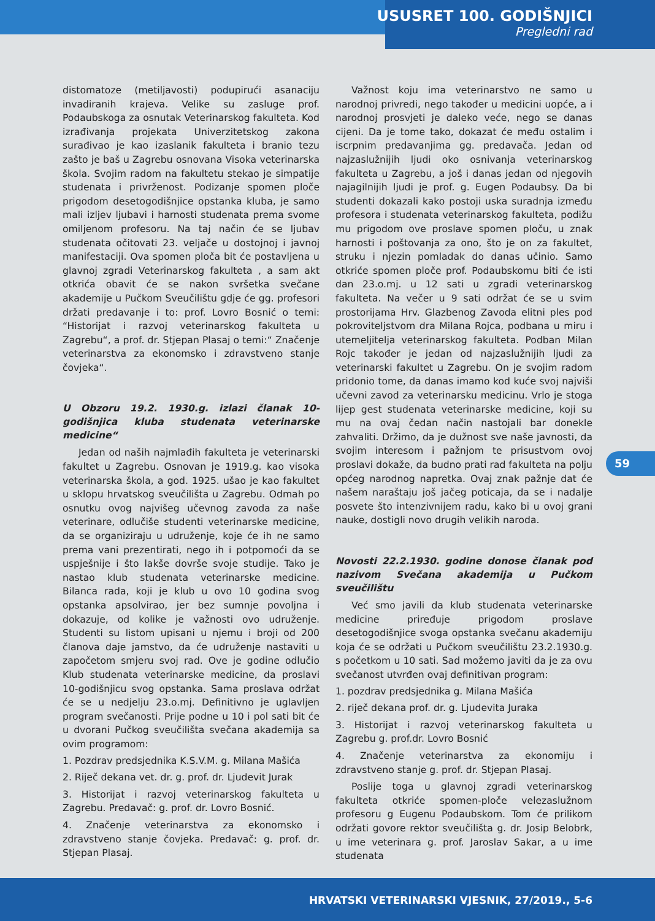USUSRET 100. GODIŠNJICI
Pregledni rad
distomatoze (metiljavosti) podupirući asanaciju invadiranih krajeva. Velike su zasluge prof. Podaubskoga za osnutak Veterinarskog fakulteta. Kod izrađivanja projekata Univerzitetskog zakona surađivao je kao izaslanik fakulteta i branio tezu zašto je baš u Zagrebu osnovana Visoka veterinarska škola. Svojim radom na fakultetu stekao je simpatije studenata i privrženost. Podizanje spomen ploče prigodom desetogodišnjice opstanka kluba, je samo mali izljev ljubavi i harnosti studenata prema svome omiljenom profesoru. Na taj način će se ljubav studenata očitovati 23. veljače u dostojnoj i javnoj manifestaciji. Ova spomen ploča bit će postavljena u glavnoj zgradi Veterinarskog fakulteta , a sam akt otkrića obavit će se nakon svršetka svečane akademije u Pučkom Sveučilištu gdje će gg. profesori držati predavanje i to: prof. Lovro Bosnić o temi: “Historijat i razvoj veterinarskog fakulteta u Zagrebu“, a prof. dr. Stjepan Plasaj o temi:“ Značenje veterinarstva za ekonomsko i zdravstveno stanje čovjeka“.
U Obzoru 19.2. 1930.g. izlazi članak 10-godišnjica kluba studenata veterinarske medicine“
Jedan od naših najmlađih fakulteta je veterinarski fakultet u Zagrebu. Osnovan je 1919.g. kao visoka veterinarska škola, a god. 1925. ušao je kao fakultet u sklopu hrvatskog sveučilišta u Zagrebu. Odmah po osnutku ovog najvišeg učevnog zavoda za naše veterinare, odlučiše studenti veterinarske medicine, da se organiziraju u udruženje, koje će ih ne samo prema vani prezentirati, nego ih i potpomoći da se uspješnije i što lakše dovrše svoje studije. Tako je nastao klub studenata veterinarske medicine. Bilanca rada, koji je klub u ovo 10 godina svog opstanka apsolvirao, jer bez sumnje povoljna i dokazuje, od kolike je važnosti ovo udruženje. Studenti su listom upisani u njemu i broji od 200 članova daje jamstvo, da će udruženje nastaviti u započetom smjeru svoj rad. Ove je godine odlučio Klub studenata veterinarske medicine, da proslavi 10-godišnjicu svog opstanka. Sama proslava održat će se u nedjelju 23.o.mj. Definitivno je uglavljen program svečanosti. Prije podne u 10 i pol sati bit će u dvorani Pučkog sveučilišta svečana akademija sa ovim programom:
1. Pozdrav predsjednika K.S.V.M. g. Milana Mašića
2. Riječ dekana vet. dr. g. prof. dr. Ljudevit Jurak
3. Historijat i razvoj veterinarskog fakulteta u Zagrebu. Predavač: g. prof. dr. Lovro Bosnić.
4. Značenje veterinarstva za ekonomsko i zdravstveno stanje čovjeka. Predavač: g. prof. dr. Stjepan Plasaj.
Važnost koju ima veterinarstvo ne samo u narodnoj privredi, nego također u medicini uopće, a i narodnoj prosvjeti je daleko veće, nego se danas cijeni. Da je tome tako, dokazat će među ostalim i iscrpnim predavanjima gg. predavača. Jedan od najzaslužnijih ljudi oko osnivanja veterinarskog fakulteta u Zagrebu, a još i danas jedan od njegovih najagilnijih ljudi je prof. g. Eugen Podaubsy. Da bi studenti dokazali kako postoji uska suradnja između profesora i studenata veterinarskog fakulteta, podižu mu prigodom ove proslave spomen ploču, u znak harnosti i poštovanja za ono, što je on za fakultet, struku i njezin pomladak do danas učinio. Samo otkriće spomen ploče prof. Podaubskomu biti će isti dan 23.o.mj. u 12 sati u zgradi veterinarskog fakulteta. Na večer u 9 sati održat će se u svim prostorijama Hrv. Glazbenog Zavoda elitni ples pod pokroviteljstvom dra Milana Rojca, podbana u miru i utemeljitelja veterinarskog fakulteta. Podban Milan Rojc također je jedan od najzaslužnijih ljudi za veterinarski fakultet u Zagrebu. On je svojim radom pridonio tome, da danas imamo kod kuće svoj najviši učevni zavod za veterinarsku medicinu. Vrlo je stoga lijep gest studenata veterinarske medicine, koji su mu na ovaj čedan način nastojali bar donekle zahvaliti. Držimo, da je dužnost sve naše javnosti, da svojim interesom i pažnjom te prisustvom ovoj proslavi dokaže, da budno prati rad fakulteta na polju općeg narodnog napretka. Ovaj znak pažnje dat će našem naraštaju još jačeg poticaja, da se i nadalje posvete što intenzivnijem radu, kako bi u ovoj grani nauke, dostigli novo drugih velikih naroda.
Novosti 22.2.1930. godine donose članak pod nazivom Svečana akademija u Pučkom sveučilištu
Već smo javili da klub studenata veterinarske medicine priređuje prigodom proslave desetogodišnjice svoga opstanka svečanu akademiju koja će se održati u Pučkom sveučilištu 23.2.1930.g. s početkom u 10 sati. Sad možemo javiti da je za ovu svečanost utvrđen ovaj definitivan program:
1. pozdrav predsjednika g. Milana Mašića
2. riječ dekana prof. dr. g. Ljudevita Juraka
3. Historijat i razvoj veterinarskog fakulteta u Zagrebu g. prof.dr. Lovro Bosnić
4. Značenje veterinarstva za ekonomiju i zdravstveno stanje g. prof. dr. Stjepan Plasaj.
Poslije toga u glavnoj zgradi veterinarskog fakulteta otkriće spomen-ploče velezaslužnom profesoru g Eugenu Podaubskom. Tom će prilikom održati govore rektor sveučilišta g. dr. Josip Belobrk, u ime veterinara g. prof. Jaroslav Sakar, a u ime studenata
59
HRVATSKI VETERINARSKI VJESNIK, 27/2019., 5-6